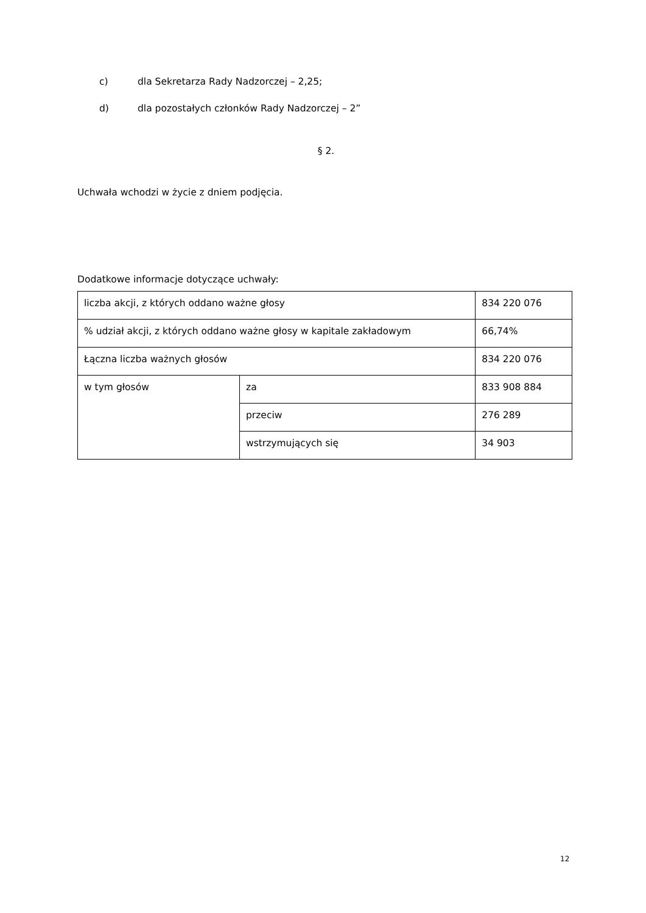c) dla Sekretarza Rady Nadzorczej – 2,25;
d) dla pozostałych członków Rady Nadzorczej – 2”
§ 2.
Uchwała wchodzi w życie z dniem podjęcia.
Dodatkowe informacje dotyczące uchwały:
| liczba akcji, z których oddano ważne głosy | | 834 220 076 |
| % udział akcji, z których oddano ważne głosy w kapitale zakładowym | | 66,74% |
| Łączna liczba ważnych głosów | | 834 220 076 |
| w tym głosów | za | 833 908 884 |
| | przeciw | 276 289 |
| | wstrzymujących się | 34 903 |
12